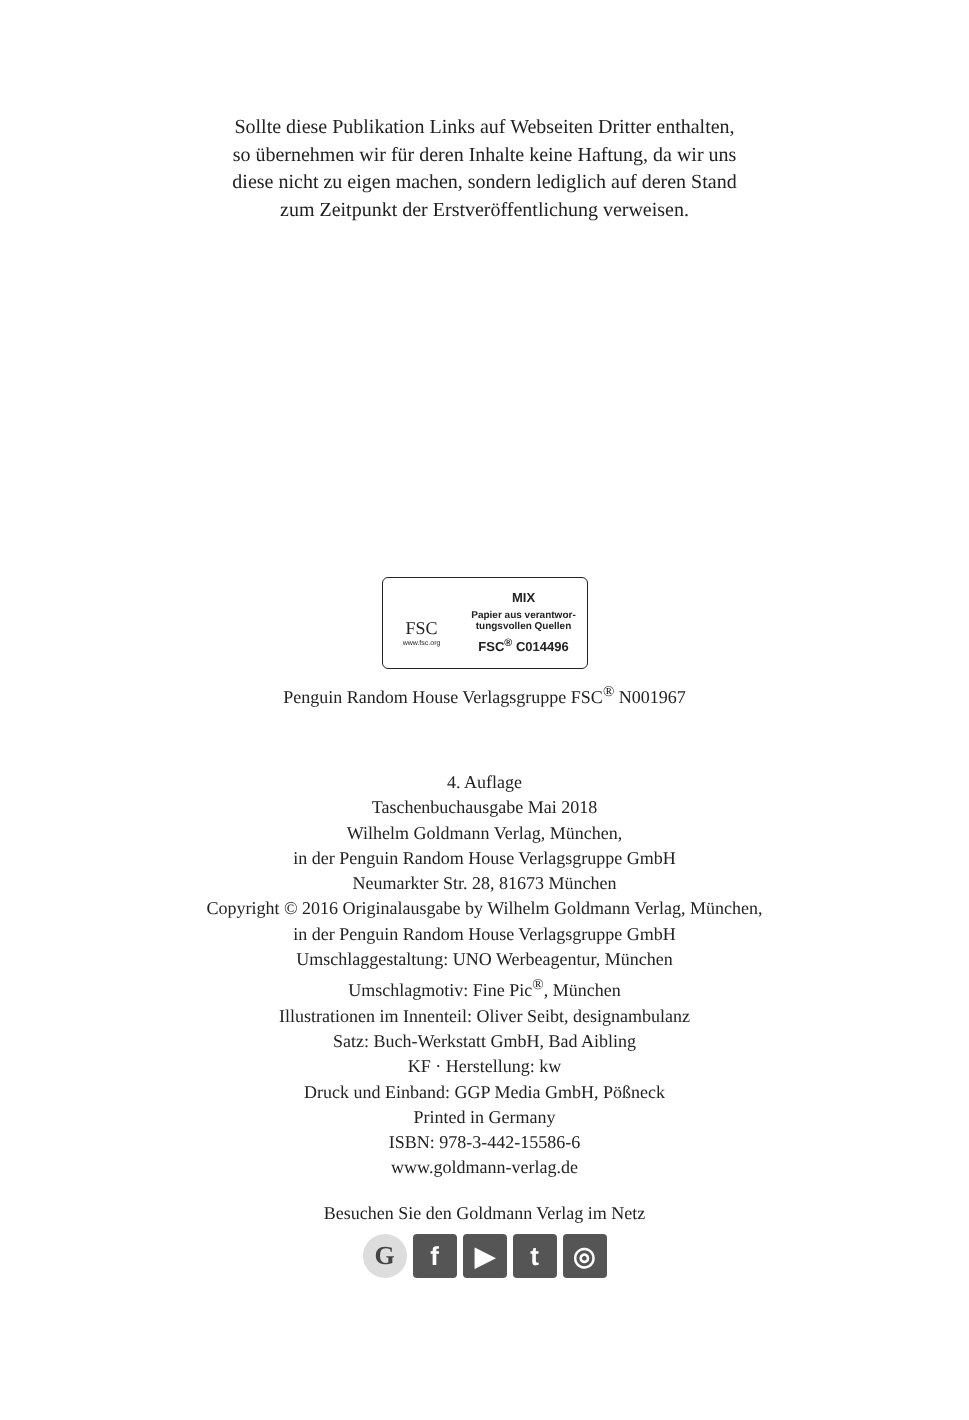Sollte diese Publikation Links auf Webseiten Dritter enthalten,
so übernehmen wir für deren Inhalte keine Haftung, da wir uns
diese nicht zu eigen machen, sondern lediglich auf deren Stand
zum Zeitpunkt der Erstveröffentlichung verweisen.
FSC
www.fsc.org
MIX
Papier aus verantwor-
tungsvollen Quellen
FSC<sup>®</sup> C014496
Penguin Random House Verlagsgruppe FSC<sup>®</sup> N001967
4. Auflage
Taschenbuchausgabe Mai 2018
Wilhelm Goldmann Verlag, München,
in der Penguin Random House Verlagsgruppe GmbH
Neumarkter Str. 28, 81673 München
Copyright © 2016 Originalausgabe by Wilhelm Goldmann Verlag, München,
in der Penguin Random House Verlagsgruppe GmbH
Umschlaggestaltung: UNO Werbeagentur, München
Umschlagmotiv: Fine Pic<sup>®</sup>, München
Illustrationen im Innenteil: Oliver Seibt, designambulanz
Satz: Buch-Werkstatt GmbH, Bad Aibling
KF · Herstellung: kw
Druck und Einband: GGP Media GmbH, Pößneck
Printed in Germany
ISBN: 978-3-442-15586-6
www.goldmann-verlag.de
Besuchen Sie den Goldmann Verlag im Netz
Gf ▶ t ◎